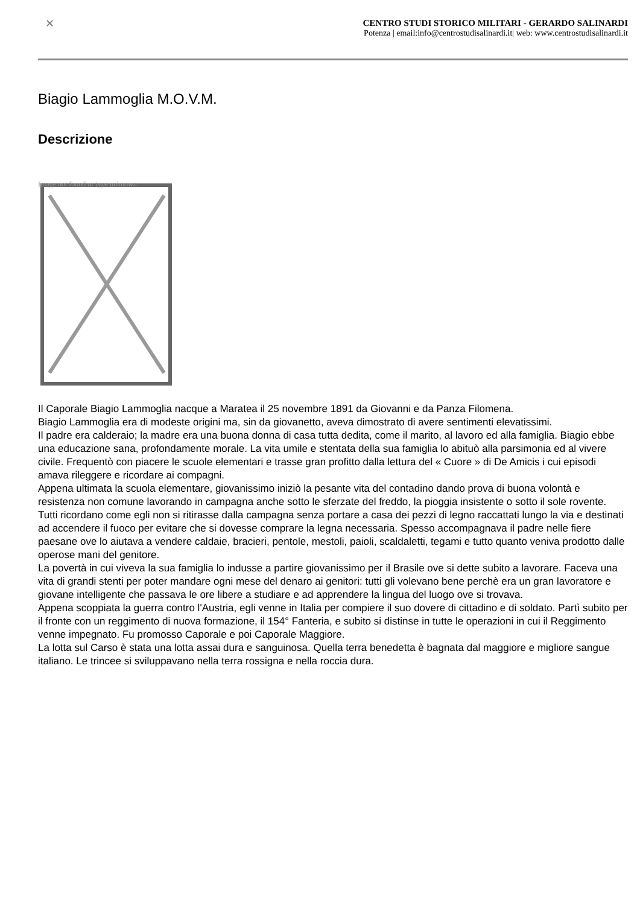✕
CENTRO STUDI STORICO MILITARI - GERARDO SALINARDI
Potenza | email:info@centrostudisalinardi.it| web: www.centrostudisalinardi.it
Biagio Lammoglia M.O.V.M.
Descrizione
Image not found or type unknown
Il Caporale Biagio Lammoglia nacque a Maratea il 25 novembre 1891 da Giovanni e da Panza Filomena.
Biagio Lammoglia era di modeste origini ma, sin da giovanetto, aveva dimostrato di avere sentimenti elevatissimi.
Il padre era calderaio; la madre era una buona donna di casa tutta dedita, come il marito, al lavoro ed alla famiglia. Biagio ebbe una educazione sana, profondamente morale. La vita umile e stentata della sua famiglia lo abituò alla parsimonia ed al vivere civile. Frequentò con piacere le scuole elementari e trasse gran profitto dalla lettura del « Cuore » di De Amicis i cui episodi amava rileggere e ricordare ai compagni.
Appena ultimata la scuola elementare, giovanissimo iniziò la pesante vita del contadino dando prova di buona volontà e resistenza non comune lavorando in campagna anche sotto le sferzate del freddo, la pioggia insistente o sotto il sole rovente. Tutti ricordano come egli non si ritirasse dalla campagna senza portare a casa dei pezzi di legno raccattati lungo la via e destinati ad accendere il fuoco per evitare che si dovesse comprare la legna necessaria. Spesso accompagnava il padre nelle fiere paesane ove lo aiutava a vendere caldaie, bracieri, pentole, mestoli, paioli, scaldaletti, tegami e tutto quanto veniva prodotto dalle operose mani del genitore.
La povertà in cui viveva la sua famiglia lo indusse a partire giovanissimo per il Brasile ove si dette subito a lavorare. Faceva una vita di grandi stenti per poter mandare ogni mese del denaro ai genitori: tutti gli volevano bene perchè era un gran lavoratore e giovane intelligente che passava le ore libere a studiare e ad apprendere la lingua del luogo ove si trovava.
Appena scoppiata la guerra contro l'Austria, egli venne in Italia per compiere il suo dovere di cittadino e di soldato. Partì subito per il fronte con un reggimento di nuova formazione, il 154° Fanteria, e subito si distinse in tutte le operazioni in cui il Reggimento venne impegnato. Fu promosso Caporale e poi Caporale Maggiore.
La lotta sul Carso è stata una lotta assai dura e sanguinosa. Quella terra benedetta è bagnata dal maggiore e migliore sangue italiano. Le trincee si sviluppavano nella terra rossigna e nella roccia dura.